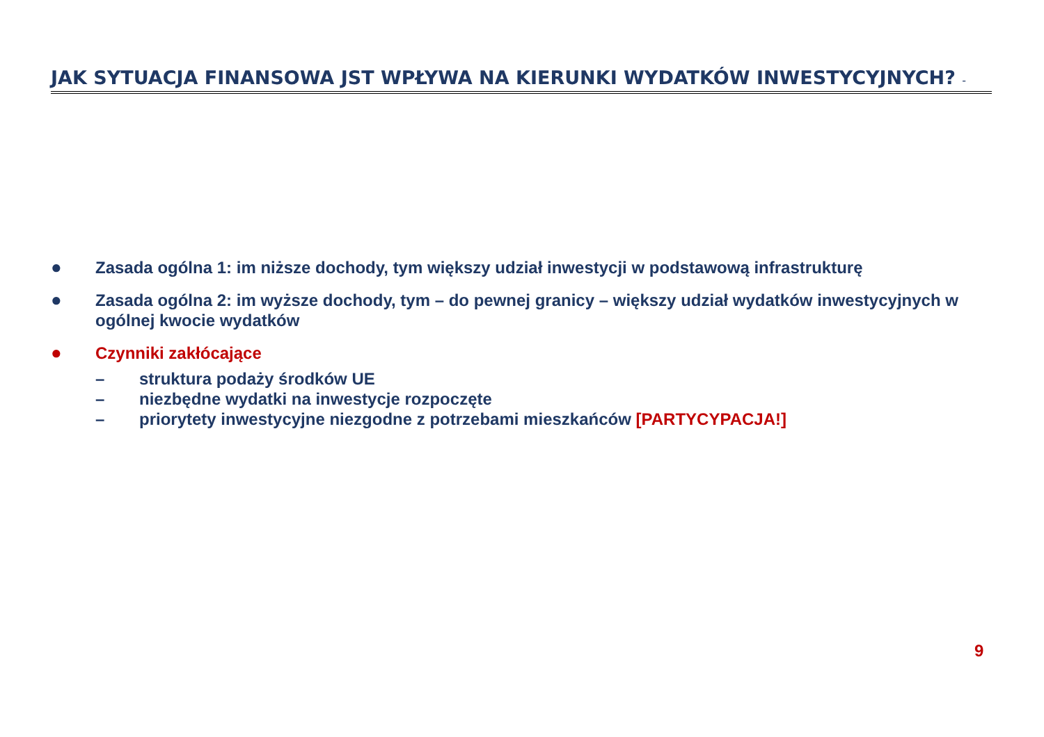JAK SYTUACJA FINANSOWA JST WPŁYWA NA KIERUNKI WYDATKÓW INWESTYCYJNYCH? -
● Zasada ogólna 1: im niższe dochody, tym większy udział inwestycji w podstawową infrastrukturę
● Zasada ogólna 2: im wyższe dochody, tym – do pewnej granicy – większy udział wydatków inwestycyjnych w ogólnej kwocie wydatków
● Czynniki zakłócające
– struktura podaży środków UE
– niezbędne wydatki na inwestycje rozpoczęte
– priorytety inwestycyjne niezgodne z potrzebami mieszkańców [PARTYCYPACJA!]
9